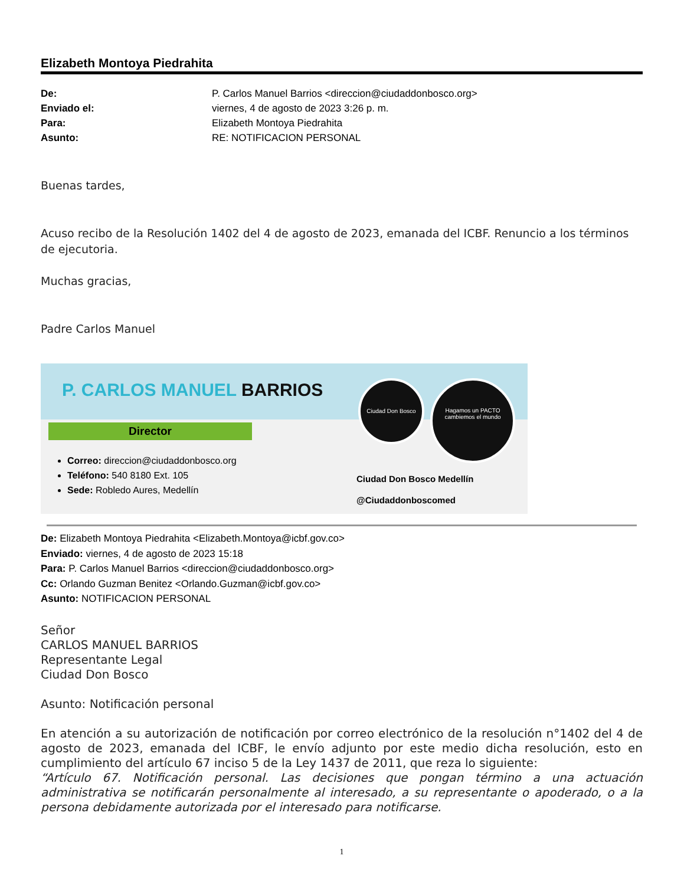Elizabeth Montoya Piedrahita
De: P. Carlos Manuel Barrios <direccion@ciudaddonbosco.org> Enviado el: viernes, 4 de agosto de 2023 3:26 p. m. Para: Elizabeth Montoya Piedrahita Asunto: RE: NOTIFICACION PERSONAL
Buenas tardes,
Acuso recibo de la Resolución 1402 del 4 de agosto de 2023, emanada del ICBF. Renuncio a los términos de ejecutoria.
Muchas gracias,
Padre Carlos Manuel
P. CARLOS MANUEL BARRIOS
Director
Correo: direccion@ciudaddonbosco.org
Teléfono: 540 8180 Ext. 105
Sede: Robledo Aures, Medellín
Ciudad Don Bosco
Hagamos un PACTO cambiemos el mundo
Ciudad Don Bosco Medellín
@Ciudaddonboscomed
De: Elizabeth Montoya Piedrahita <Elizabeth.Montoya@icbf.gov.co>
Enviado: viernes, 4 de agosto de 2023 15:18
Para: P. Carlos Manuel Barrios <direccion@ciudaddonbosco.org>
Cc: Orlando Guzman Benitez <Orlando.Guzman@icbf.gov.co>
Asunto: NOTIFICACION PERSONAL
Señor
CARLOS MANUEL BARRIOS
Representante Legal
Ciudad Don Bosco
Asunto: Notificación personal
En atención a su autorización de notificación por correo electrónico de la resolución n°1402 del 4 de agosto de 2023, emanada del ICBF, le envío adjunto por este medio dicha resolución, esto en cumplimiento del artículo 67 inciso 5 de la Ley 1437 de 2011, que reza lo siguiente:
“Artículo 67. Notificación personal. Las decisiones que pongan término a una actuación administrativa se notificarán personalmente al interesado, a su representante o apoderado, o a la persona debidamente autorizada por el interesado para notificarse.
1